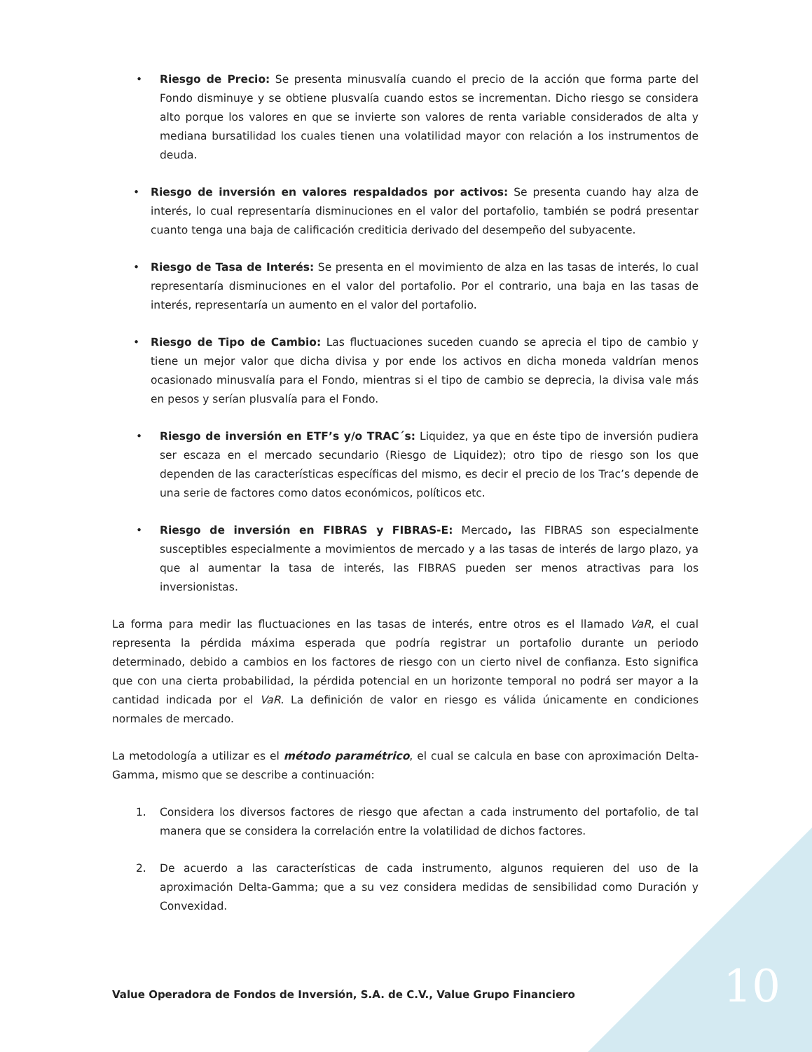• Riesgo de Precio: Se presenta minusvalía cuando el precio de la acción que forma parte del Fondo disminuye y se obtiene plusvalía cuando estos se incrementan. Dicho riesgo se considera alto porque los valores en que se invierte son valores de renta variable considerados de alta y mediana bursatilidad los cuales tienen una volatilidad mayor con relación a los instrumentos de deuda.
• Riesgo de inversión en valores respaldados por activos: Se presenta cuando hay alza de interés, lo cual representaría disminuciones en el valor del portafolio, también se podrá presentar cuanto tenga una baja de calificación crediticia derivado del desempeño del subyacente.
• Riesgo de Tasa de Interés: Se presenta en el movimiento de alza en las tasas de interés, lo cual representaría disminuciones en el valor del portafolio. Por el contrario, una baja en las tasas de interés, representaría un aumento en el valor del portafolio.
• Riesgo de Tipo de Cambio: Las fluctuaciones suceden cuando se aprecia el tipo de cambio y tiene un mejor valor que dicha divisa y por ende los activos en dicha moneda valdrían menos ocasionado minusvalía para el Fondo, mientras si el tipo de cambio se deprecia, la divisa vale más en pesos y serían plusvalía para el Fondo.
• Riesgo de inversión en ETF’s y/o TRAC´s: Liquidez, ya que en éste tipo de inversión pudiera ser escaza en el mercado secundario (Riesgo de Liquidez); otro tipo de riesgo son los que dependen de las características específicas del mismo, es decir el precio de los Trac’s depende de una serie de factores como datos económicos, políticos etc.
• Riesgo de inversión en FIBRAS y FIBRAS-E: Mercado, las FIBRAS son especialmente susceptibles especialmente a movimientos de mercado y a las tasas de interés de largo plazo, ya que al aumentar la tasa de interés, las FIBRAS pueden ser menos atractivas para los inversionistas.
La forma para medir las fluctuaciones en las tasas de interés, entre otros es el llamado VaR, el cual representa la pérdida máxima esperada que podría registrar un portafolio durante un periodo determinado, debido a cambios en los factores de riesgo con un cierto nivel de confianza. Esto significa que con una cierta probabilidad, la pérdida potencial en un horizonte temporal no podrá ser mayor a la cantidad indicada por el VaR. La definición de valor en riesgo es válida únicamente en condiciones normales de mercado.
La metodología a utilizar es el método paramétrico, el cual se calcula en base con aproximación Delta-Gamma, mismo que se describe a continuación:
1. Considera los diversos factores de riesgo que afectan a cada instrumento del portafolio, de tal manera que se considera la correlación entre la volatilidad de dichos factores.
2. De acuerdo a las características de cada instrumento, algunos requieren del uso de la aproximación Delta-Gamma; que a su vez considera medidas de sensibilidad como Duración y Convexidad.
10
Value Operadora de Fondos de Inversión, S.A. de C.V., Value Grupo Financiero